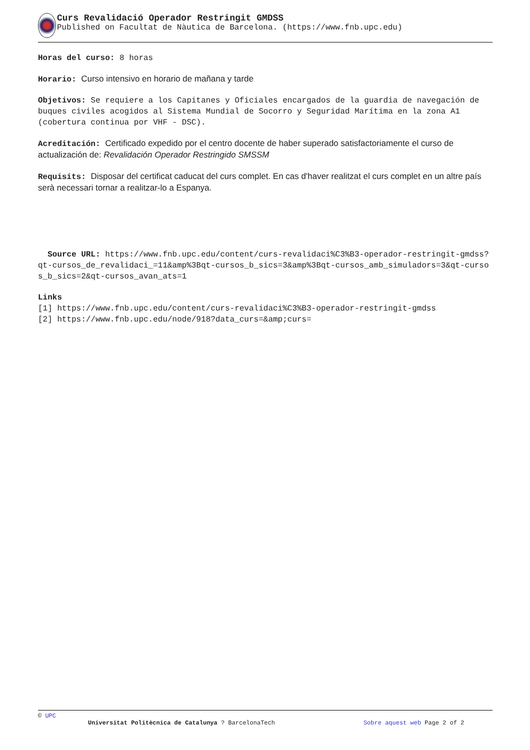Curs Revalidació Operador Restringit GMDSS
Published on Facultat de Nàutica de Barcelona. (https://www.fnb.upc.edu)
Horas del curso: 8 horas
Horario: Curso intensivo en horario de mañana y tarde
Objetivos: Se requiere a los Capitanes y Oficiales encargados de la guardia de navegación de buques civiles acogidos al Sistema Mundial de Socorro y Seguridad Marítima en la zona A1 (cobertura continua por VHF - DSC).
Acreditación: Certificado expedido por el centro docente de haber superado satisfactoriamente el curso de actualización de: Revalidación Operador Restringido SMSSM
Requisits: Disposar del certificat caducat del curs complet. En cas d'haver realitzat el curs complet en un altre país serà necessari tornar a realitzar-lo a Espanya.
Source URL: https://www.fnb.upc.edu/content/curs-revalidaci%C3%B3-operador-restringit-gmdss?qt-cursos_de_revalidaci_=11&amp%3Bqt-cursos_b_sics=3&amp%3Bqt-cursos_amb_simuladors=3&qt-cursos_b_sics=2&qt-cursos_avan_ats=1
Links
[1] https://www.fnb.upc.edu/content/curs-revalidaci%C3%B3-operador-restringit-gmdss
[2] https://www.fnb.upc.edu/node/918?data_curs=&amp;curs=
© UPC
Universitat Politècnica de Catalunya ? BarcelonaTech Sobre aquest web Page 2 of 2